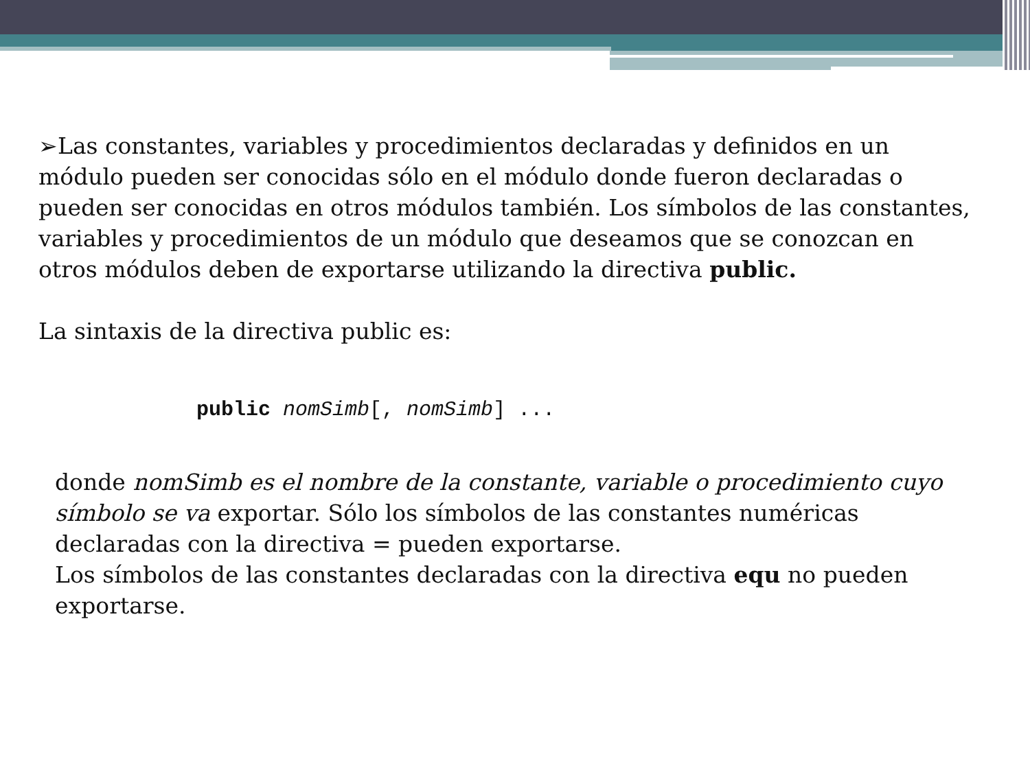➢Las constantes, variables y procedimientos declaradas y definidos en un módulo pueden ser conocidas sólo en el módulo donde fueron declaradas o pueden ser conocidas en otros módulos también. Los símbolos de las constantes, variables y procedimientos de un módulo que deseamos que se conozcan en otros módulos deben de exportarse utilizando la directiva public.
La sintaxis de la directiva public es:
public nomSimb[, nomSimb] ...
donde nomSimb es el nombre de la constante, variable o procedimiento cuyo símbolo se va exportar. Sólo los símbolos de las constantes numéricas declaradas con la directiva = pueden exportarse.
Los símbolos de las constantes declaradas con la directiva equ no pueden exportarse.